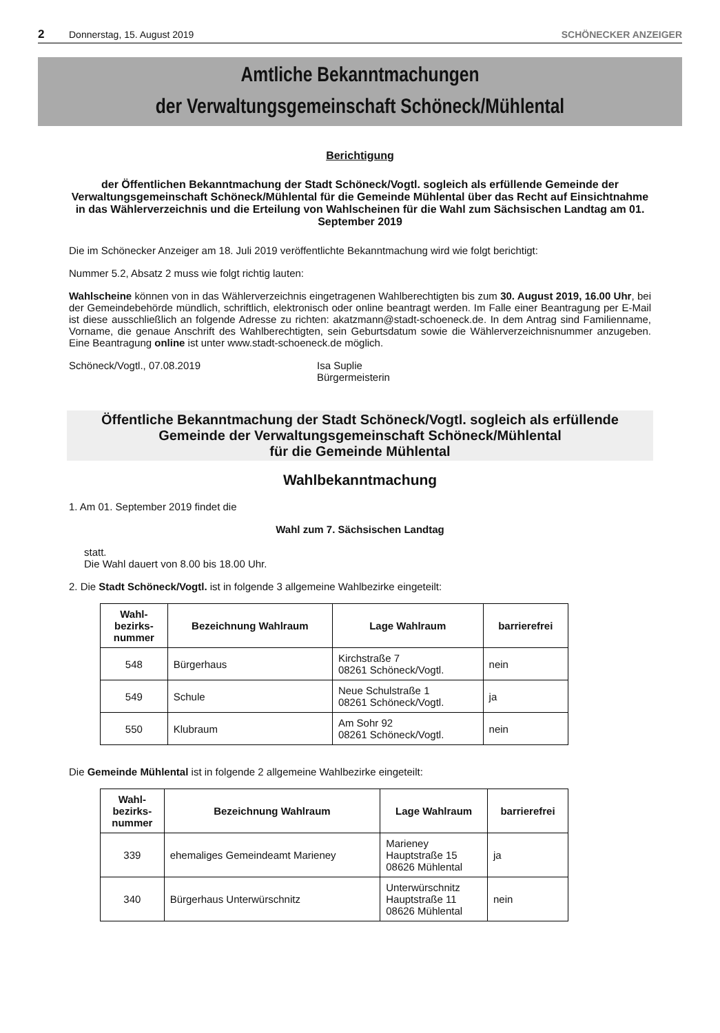2 Donnerstag, 15. August 2019 SCHÖNECKER ANZEIGER
Amtliche Bekanntmachungen
der Verwaltungsgemeinschaft Schöneck/Mühlental
Berichtigung
der Öffentlichen Bekanntmachung der Stadt Schöneck/Vogtl. sogleich als erfüllende Gemeinde der Verwaltungsgemeinschaft Schöneck/Mühlental für die Gemeinde Mühlental über das Recht auf Einsichtnahme in das Wählerverzeichnis und die Erteilung von Wahlscheinen für die Wahl zum Sächsischen Landtag am 01. September 2019
Die im Schönecker Anzeiger am 18. Juli 2019 veröffentlichte Bekanntmachung wird wie folgt berichtigt:
Nummer 5.2, Absatz 2 muss wie folgt richtig lauten:
Wahlscheine können von in das Wählerverzeichnis eingetragenen Wahlberechtigten bis zum 30. August 2019, 16.00 Uhr, bei der Gemeindebehörde mündlich, schriftlich, elektronisch oder online beantragt werden. Im Falle einer Beantragung per E-Mail ist diese ausschließlich an folgende Adresse zu richten: akatzmann@stadt-schoeneck.de. In dem Antrag sind Familienname, Vorname, die genaue Anschrift des Wahlberechtigten, sein Geburtsdatum sowie die Wählerverzeichnisnummer anzugeben. Eine Beantragung online ist unter www.stadt-schoeneck.de möglich.
Schöneck/Vogtl., 07.08.2019 Isa Suplie
Bürgermeisterin
Öffentliche Bekanntmachung der Stadt Schöneck/Vogtl. sogleich als erfüllende
Gemeinde der Verwaltungsgemeinschaft Schöneck/Mühlental
für die Gemeinde Mühlental
Wahlbekanntmachung
1. Am 01. September 2019 findet die
Wahl zum 7. Sächsischen Landtag
statt.
Die Wahl dauert von 8.00 bis 18.00 Uhr.
2. Die Stadt Schöneck/Vogtl. ist in folgende 3 allgemeine Wahlbezirke eingeteilt:
| Wahl- bezirks- nummer | Bezeichnung Wahlraum | Lage Wahlraum | barrierefrei |
| --- | --- | --- | --- |
| 548 | Bürgerhaus | Kirchstraße 7 08261 Schöneck/Vogtl. | nein |
| 549 | Schule | Neue Schulstraße 1 08261 Schöneck/Vogtl. | ja |
| 550 | Klubraum | Am Sohr 92 08261 Schöneck/Vogtl. | nein |
Die Gemeinde Mühlental ist in folgende 2 allgemeine Wahlbezirke eingeteilt:
| Wahl- bezirks- nummer | Bezeichnung Wahlraum | Lage Wahlraum | barrierefrei |
| --- | --- | --- | --- |
| 339 | ehemaliges Gemeindeamt Marieney | Marieney Hauptstraße 15 08626 Mühlental | ja |
| 340 | Bürgerhaus Unterwürschnitz | Unterwürschnitz Hauptstraße 11 08626 Mühlental | nein |